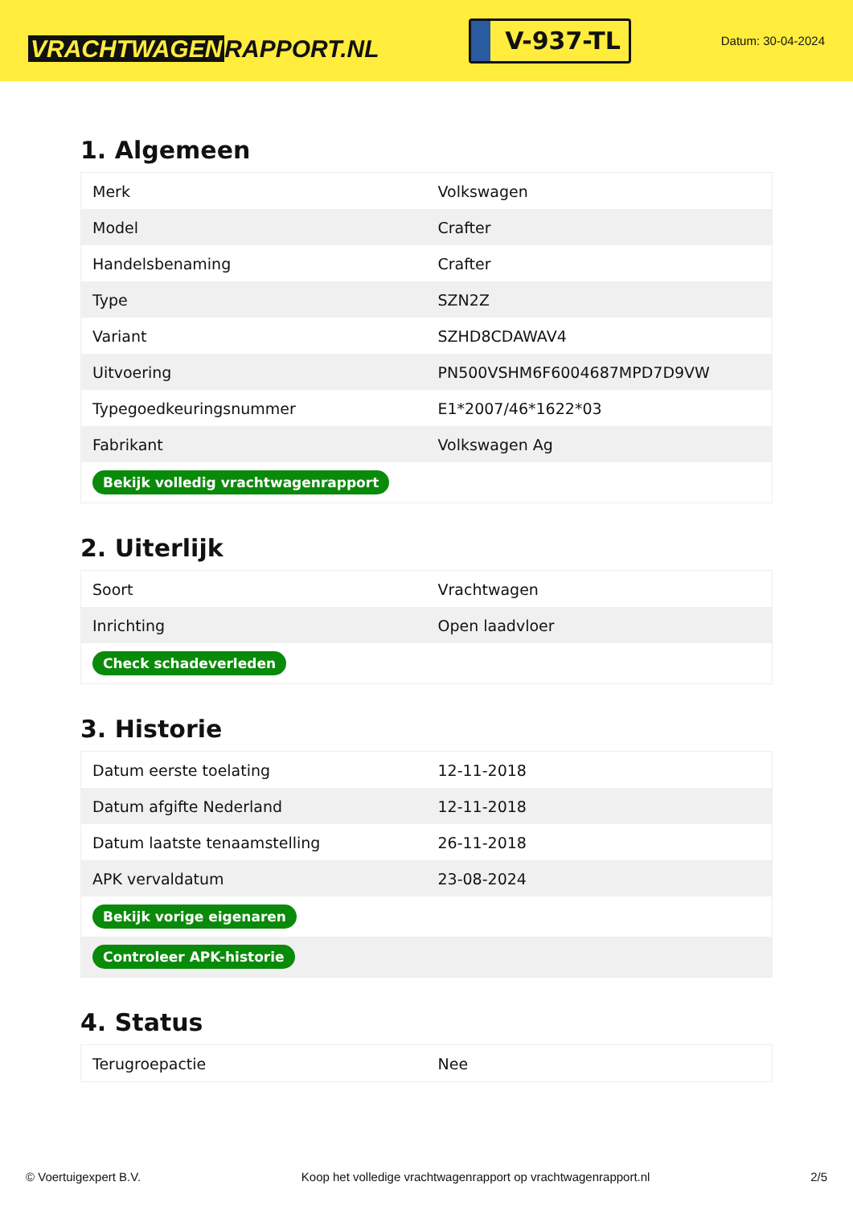VRACHTWAGEN RAPPORT.NL
V-937-TL
Datum: 30-04-2024
1. Algemeen
| Merk | Volkswagen |
| Model | Crafter |
| Handelsbenaming | Crafter |
| Type | SZN2Z |
| Variant | SZHD8CDAWAV4 |
| Uitvoering | PN500VSHM6F6004687MPD7D9VW |
| Typegoedkeuringsnummer | E1*2007/46*1622*03 |
| Fabrikant | Volkswagen Ag |
| Bekijk volledig vrachtwagenrapport | |
2. Uiterlijk
| Soort | Vrachtwagen |
| Inrichting | Open laadvloer |
| Check schadeverleden | |
3. Historie
| Datum eerste toelating | 12-11-2018 |
| Datum afgifte Nederland | 12-11-2018 |
| Datum laatste tenaamstelling | 26-11-2018 |
| APK vervaldatum | 23-08-2024 |
| Bekijk vorige eigenaren | |
| Controleer APK-historie | |
4. Status
| Terugroepactie | Nee |
© Voertuigexpert B.V. Koop het volledige vrachtwagenrapport op vrachtwagenrapport.nl 2/5